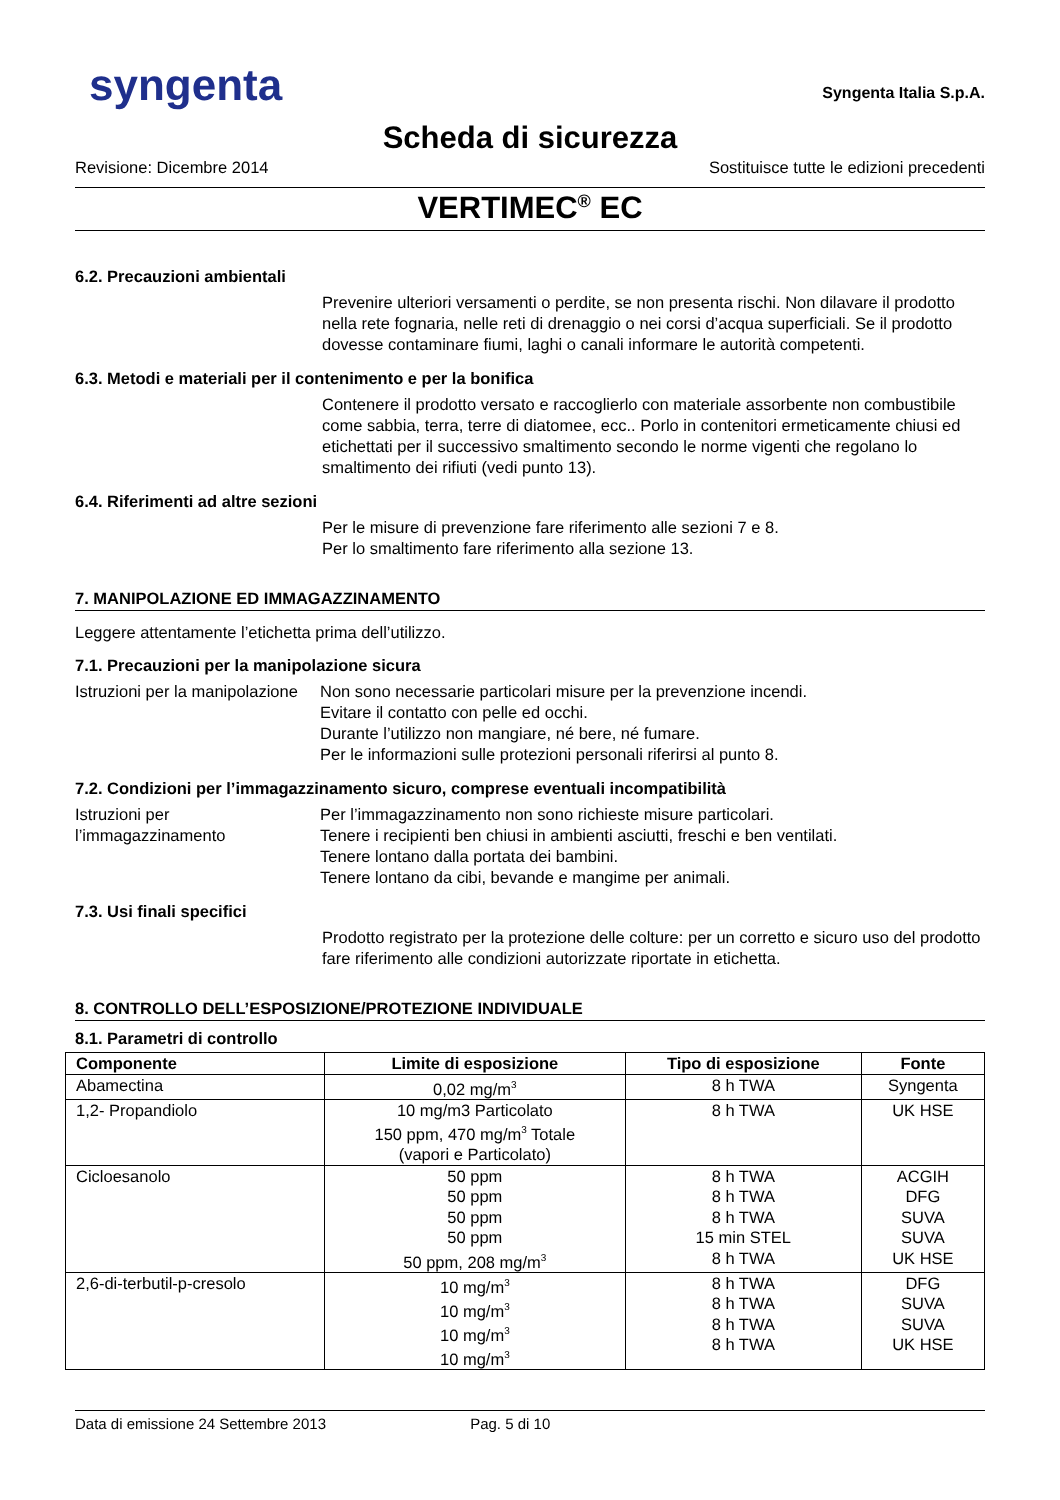syngenta
Syngenta Italia S.p.A.
Scheda di sicurezza
Revisione: Dicembre 2014 Sostituisce tutte le edizioni precedenti
VERTIMEC<sup>®</sup> EC
6.2. Precauzioni ambientali
Prevenire ulteriori versamenti o perdite, se non presenta rischi. Non dilavare il prodotto nella rete fognaria, nelle reti di drenaggio o nei corsi d’acqua superficiali. Se il prodotto dovesse contaminare fiumi, laghi o canali informare le autorità competenti.
6.3. Metodi e materiali per il contenimento e per la bonifica
Contenere il prodotto versato e raccoglierlo con materiale assorbente non combustibile come sabbia, terra, terre di diatomee, ecc.. Porlo in contenitori ermeticamente chiusi ed etichettati per il successivo smaltimento secondo le norme vigenti che regolano lo smaltimento dei rifiuti (vedi punto 13).
6.4. Riferimenti ad altre sezioni
Per le misure di prevenzione fare riferimento alle sezioni 7 e 8.
Per lo smaltimento fare riferimento alla sezione 13.
7. MANIPOLAZIONE ED IMMAGAZZINAMENTO
Leggere attentamente l’etichetta prima dell’utilizzo.
7.1. Precauzioni per la manipolazione sicura
Istruzioni per la manipolazione
Non sono necessarie particolari misure per la prevenzione incendi.
Evitare il contatto con pelle ed occhi.
Durante l’utilizzo non mangiare, né bere, né fumare.
Per le informazioni sulle protezioni personali riferirsi al punto 8.
7.2. Condizioni per l’immagazzinamento sicuro, comprese eventuali incompatibilità
Istruzioni per l’immagazzinamento
Per l’immagazzinamento non sono richieste misure particolari.
Tenere i recipienti ben chiusi in ambienti asciutti, freschi e ben ventilati.
Tenere lontano dalla portata dei bambini.
Tenere lontano da cibi, bevande e mangime per animali.
7.3. Usi finali specifici
Prodotto registrato per la protezione delle colture: per un corretto e sicuro uso del prodotto fare riferimento alle condizioni autorizzate riportate in etichetta.
8. CONTROLLO DELL’ESPOSIZIONE/PROTEZIONE INDIVIDUALE
8.1. Parametri di controllo
| Componente | Limite di esposizione | Tipo di esposizione | Fonte |
| --- | --- | --- | --- |
| Abamectina | 0,02 mg/m<sup>3</sup> | 8 h TWA | Syngenta |
| 1,2- Propandiolo | 10 mg/m3 Particolato 150 ppm, 470 mg/m<sup>3</sup> Totale (vapori e Particolato) | 8 h TWA | UK HSE |
| Cicloesanolo | 50 ppm 50 ppm 50 ppm 50 ppm 50 ppm, 208 mg/m<sup>3</sup> | 8 h TWA 8 h TWA 8 h TWA 15 min STEL 8 h TWA | ACGIH DFG SUVA SUVA UK HSE |
| 2,6-di-terbutil-p-cresolo | 10 mg/m<sup>3</sup> 10 mg/m<sup>3</sup> 10 mg/m<sup>3</sup> 10 mg/m<sup>3</sup> | 8 h TWA 8 h TWA 8 h TWA 8 h TWA | DFG SUVA SUVA UK HSE |
Data di emissione 24 Settembre 2013 Pag. 5 di 10